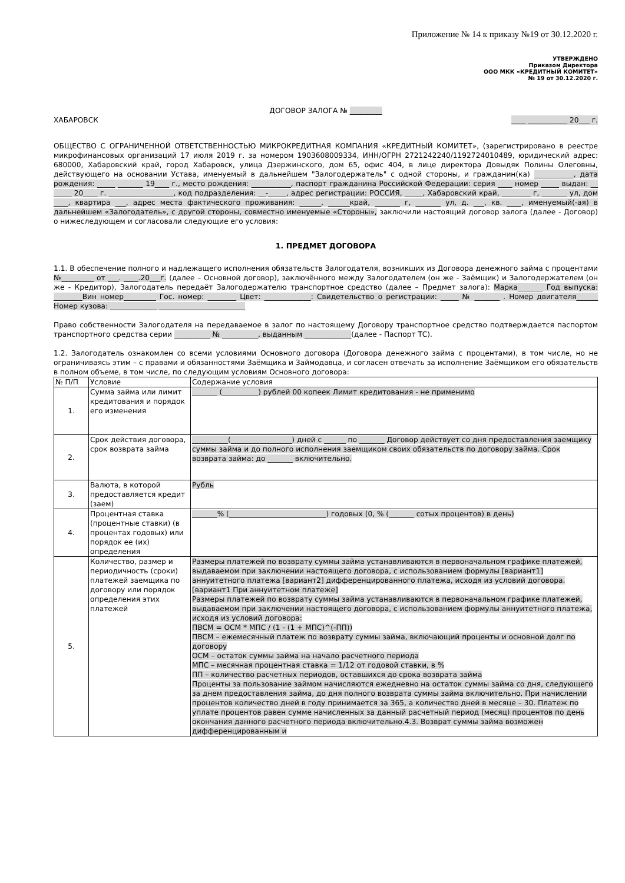Приложение № 14 к приказу №19 от 30.12.2020 г.
УТВЕРЖДЕНО
Приказом Директора
ООО МКК «КРЕДИТНЫЙ КОМИТЕТ»
№ 19 от 30.12.2020 г.
ДОГОВОР ЗАЛОГА № _________
ХАБАРОВСК ____ ___________ 20___ г.
ОБЩЕСТВО С ОГРАНИЧЕННОЙ ОТВЕТСТВЕННОСТЬЮ МИКРОКРЕДИТНАЯ КОМПАНИЯ «КРЕДИТНЫЙ КОМИТЕТ», (зарегистрировано в реестре микрофинансовых организаций 17 июля 2019 г. за номером 1903608009334, ИНН/ОГРН 2721242240/1192724010489, юридический адрес: 680000, Хабаровский край, город Хабаровск, улица Дзержинского, дом 65, офис 404, в лице директора Довыдяк Полины Олеговны, действующего на основании Устава, именуемый в дальнейшем "Залогодержатель" с одной стороны, и гражданин(ка) ___________, дата рождения: _____ _______ 19____ г., место рождения: ___________, паспорт гражданина Российской Федерации: серия ____ номер _____ выдан: __ _____ 20____ г. __________________, код подразделения: __-_____, адрес регистрации: РОССИЯ, _____, Хабаровский край, ________ г, _______ ул, дом ____, квартира ___, адрес места фактического проживания: ______, ______край, _______ г, _______ ул, д. ___, кв. ____, именуемый(-ая) в дальнейшем «Залогодатель», с другой стороны, совместно именуемые «Стороны», заключили настоящий договор залога (далее - Договор) о нижеследующем и согласовали следующие его условия:
1. ПРЕДМЕТ ДОГОВОРА
1.1. В обеспечение полного и надлежащего исполнения обязательств Залогодателя, возникших из Договора денежного займа с процентами №_________ от ___. ____.20___г. (далее – Основной договор), заключённого между Залогодателем (он же - Заёмщик) и Залогодержателем (он же - Кредитор), Залогодатель передаёт Залогодержателю транспортное средство (далее – Предмет залога): Марка_______ Год выпуска: ________Вин номер_________ Гос. номер: ________ Цвет: _____________: Свидетельство о регистрации: _____ № _______ . Номер двигателя______ Номер кузова: _____________ ________________________
Право собственности Залогодателя на передаваемое в залог по настоящему Договору транспортное средство подтверждается паспортом транспортного средства серии __________ № __________, выданным _____________(далее - Паспорт ТС).
1.2. Залогодатель ознакомлен со всеми условиями Основного договора (Договора денежного займа с процентами), в том числе, но не ограничиваясь этим – с правами и обязанностями Заёмщика и Займодавца, и согласен отвечать за исполнение Заёмщиком его обязательств в полном объеме, в том числе, по следующим условиям Основного договора:
| № П/П | Условие | Содержание условия |
| --- | --- | --- |
| 1. | Сумма займа или лимит кредитования и порядок его изменения | _______ (__________) рублей 00 копеек Лимит кредитования - не применимо |
| 2. | Срок действия договора, срок возврата займа | __________(_________________) дней с ______ по _______ Договор действует со дня предоставления заемщику суммы займа и до полного исполнения заемщиком своих обязательств по договору займа. Срок возврата займа: до _______ включительно. |
| 3. | Валюта, в которой предоставляется кредит (заем) | Рубль |
| 4. | Процентная ставка (процентные ставки) (в процентах годовых) или порядок ее (их) определения | _______% (___________________________) годовых (0, % (_______ сотых процентов) в день) |
| 5. | Количество, размер и периодичность (сроки) платежей заемщика по договору или порядок определения этих платежей | Размеры платежей по возврату суммы займа устанавливаются в первоначальном графике платежей, выдаваемом при заключении настоящего договора, с использованием формулы [вариант1] аннуитетного платежа [вариант2] дифференцированного платежа, исходя из условий договора. [вариант1 При аннуитетном платеже] Размеры платежей по возврату суммы займа устанавливаются в первоначальном графике платежей, выдаваемом при заключении настоящего договора, с использованием формулы аннуитетного платежа, исходя из условий договора: ПВСМ = ОСМ * МПС / (1 - (1 + МПС)^(-ПП)) ПВСМ – ежемесячный платеж по возврату суммы займа, включающий проценты и основной долг по договору ОСМ – остаток суммы займа на начало расчетного периода МПС – месячная процентная ставка = 1/12 от годовой ставки, в % ПП – количество расчетных периодов, оставшихся до срока возврата займа Проценты за пользование займом начисляются ежедневно на остаток суммы займа со дня, следующего за днем предоставления займа, до дня полного возврата суммы займа включительно. При начислении процентов количество дней в году принимается за 365, а количество дней в месяце – 30. Платеж по уплате процентов равен сумме начисленных за данный расчетный период (месяц) процентов по день окончания данного расчетного периода включительно.4.3. Возврат суммы займа возможен дифференцированным и |